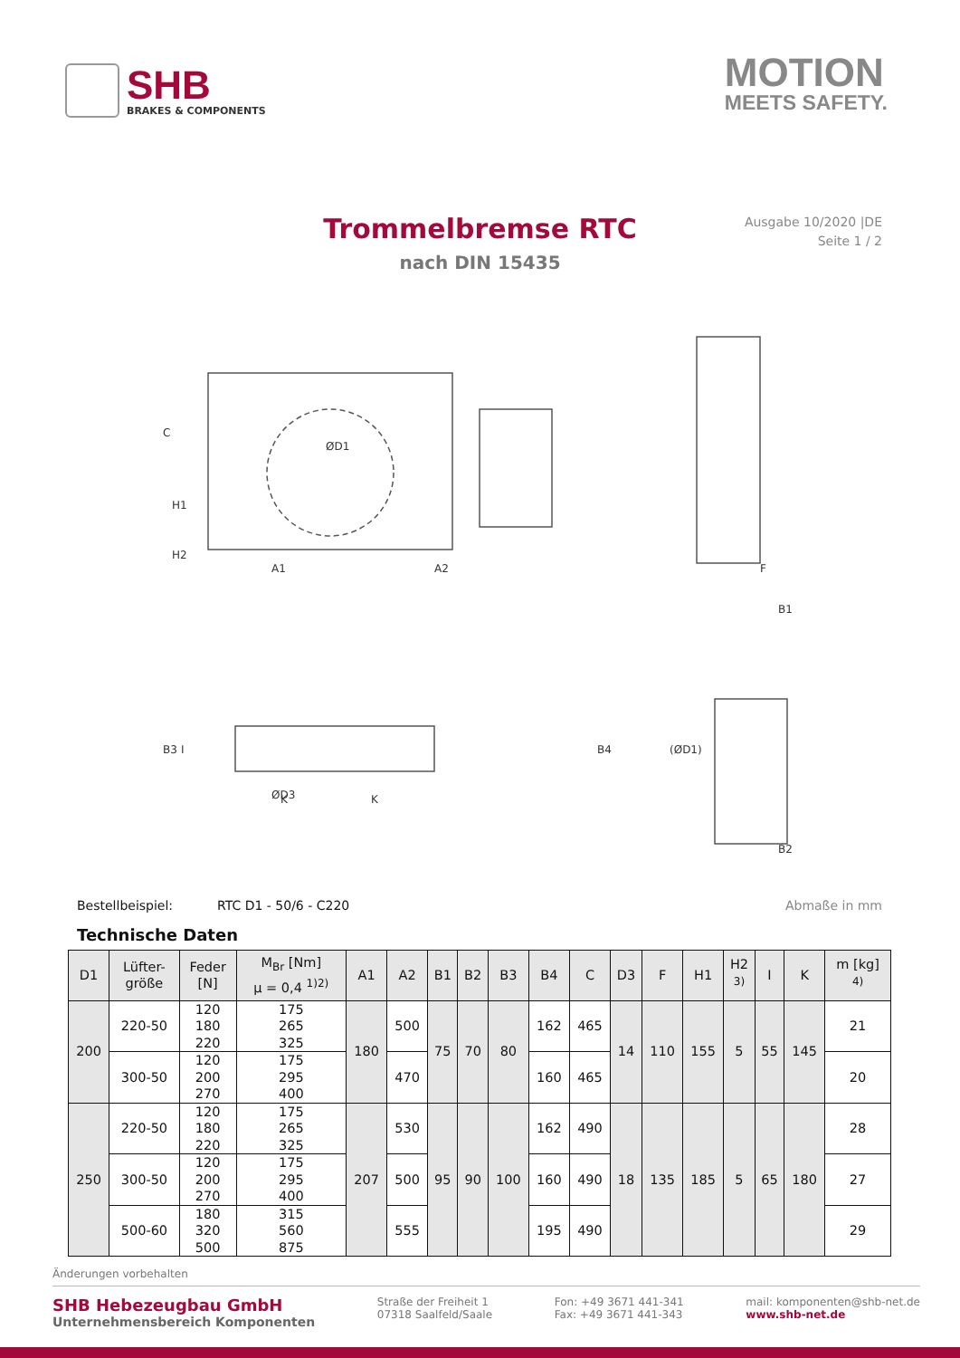SHB
BRAKES & COMPONENTS
MOTION
MEETS SAFETY.
Trommelbremse RTC
nach DIN 15435
Ausgabe 10/2020 |DE
Seite 1 / 2
ØD1
A1
A2
F
B1
ØD3
K
K
B3
I
B4
(ØD1)
B2
C
H1
H2
Bestellbeispiel: RTC D1 - 50/6 - C220 Abmaße in mm
Technische Daten
| D1 | Lüfter- größe | Feder [N] | M<sub>Br</sub> [Nm] μ = 0,4 <sup>1)2)</sup> | A1 | A2 | B1 | B2 | B3 | B4 | C | D3 | F | H1 | H2 <sup>3)</sup> | I | K | m [kg] <sup>4)</sup> |
| --- | --- | --- | --- | --- | --- | --- | --- | --- | --- | --- | --- | --- | --- | --- | --- | --- | --- |
| 200 | 220-50 | 120 180 220 | 175 265 325 | 180 | 500 | 75 | 70 | 80 | 162 | 465 | 14 | 110 | 155 | 5 | 55 | 145 | 21 |
| | 300-50 | 120 200 270 | 175 295 400 | | 470 | | | | 160 | 465 | | | | | | | 20 |
| 250 | 220-50 | 120 180 220 | 175 265 325 | 207 | 530 | 95 | 90 | 100 | 162 | 490 | 18 | 135 | 185 | 5 | 65 | 180 | 28 |
| | 300-50 | 120 200 270 | 175 295 400 | | 500 | | | | 160 | 490 | | | | | | | 27 |
| | 500-60 | 180 320 500 | 315 560 875 | | 555 | | | | 195 | 490 | | | | | | | 29 |
Änderungen vorbehalten
SHB Hebezeugbau GmbH
Unternehmensbereich Komponenten
Straße der Freiheit 1
07318 Saalfeld/Saale
Fon: +49 3671 441-341
Fax: +49 3671 441-343
mail: komponenten@shb-net.de
www.shb-net.de